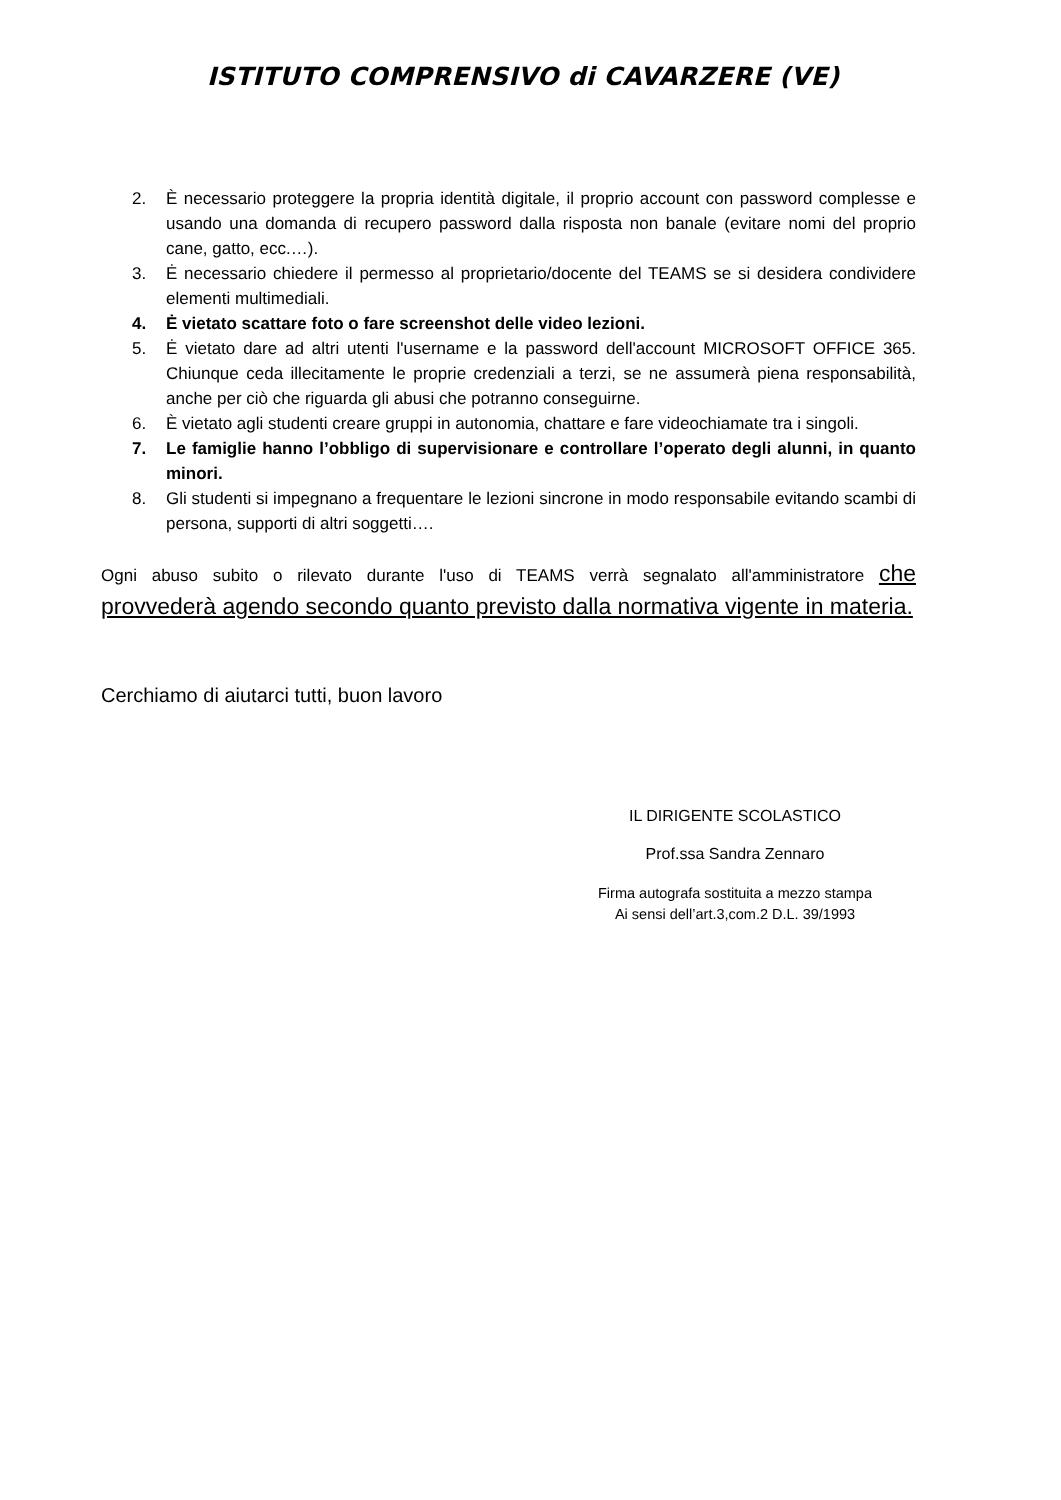ISTITUTO COMPRENSIVO di CAVARZERE (VE)
2. È necessario proteggere la propria identità digitale, il proprio account con password complesse e usando una domanda di recupero password dalla risposta non banale (evitare nomi del proprio cane, gatto, ecc.…).
3. Ė necessario chiedere il permesso al proprietario/docente del TEAMS se si desidera condividere elementi multimediali.
4. Ė vietato scattare foto o fare screenshot delle video lezioni.
5. Ė vietato dare ad altri utenti l'username e la password dell'account MICROSOFT OFFICE 365. Chiunque ceda illecitamente le proprie credenziali a terzi, se ne assumerà piena responsabilità, anche per ciò che riguarda gli abusi che potranno conseguirne.
6. È vietato agli studenti creare gruppi in autonomia, chattare e fare videochiamate tra i singoli.
7. Le famiglie hanno l’obbligo di supervisionare e controllare l’operato degli alunni, in quanto minori.
8. Gli studenti si impegnano a frequentare le lezioni sincrone in modo responsabile evitando scambi di persona, supporti di altri soggetti….
Ogni abuso subito o rilevato durante l'uso di TEAMS verrà segnalato all'amministratore che provvederà agendo secondo quanto previsto dalla normativa vigente in materia.
Cerchiamo di aiutarci tutti, buon lavoro
IL DIRIGENTE SCOLASTICO
Prof.ssa Sandra Zennaro
Firma autografa sostituita a mezzo stampa
Ai sensi dell’art.3,com.2 D.L. 39/1993